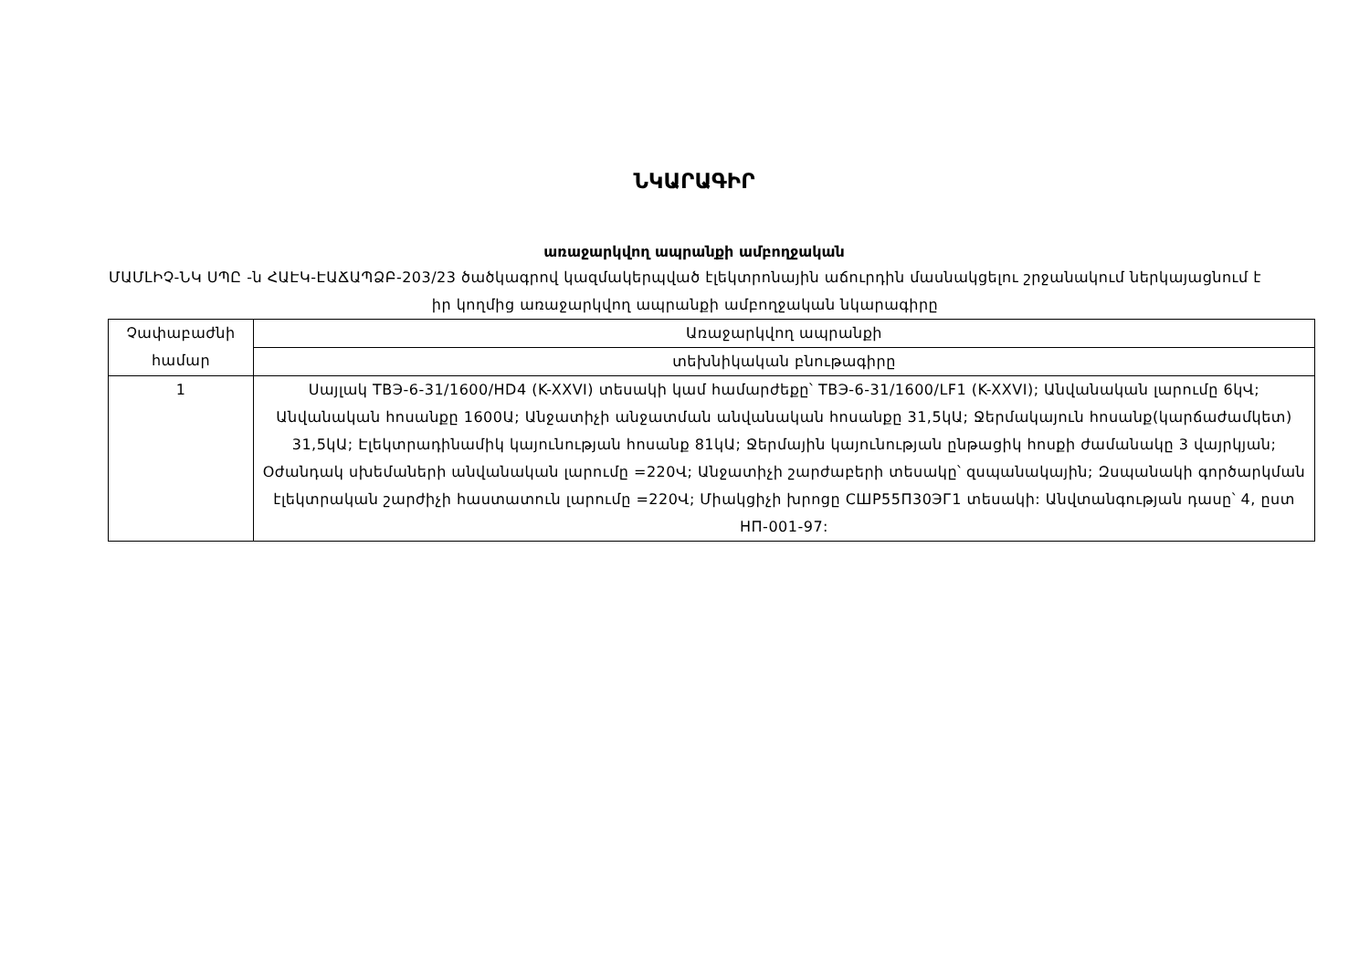ՆԿԱՐԱԳԻՐ
առաջարկվող ապրանքի ամբողջական
ՄԱՄԼԻՉ-ՆԿ ՍՊԸ -ն ՀԱԷԿ-ԷԱՃԱՊՁԲ-203/23 ծածկագրով կազմակերպված էլեկտրոնային աճուրդին մասնակցելու շրջանակում ներկայացնում է իր կողմից առաջարկվող ապրանքի ամբողջական նկարագիրը
| Չափաբաժնի համար | Առաջարկվող ապրանքի |
| | տեխնիկական բնութագիրը |
| 1 | Սայլակ ТВЭ-6-31/1600/HD4 (K-XXVI) տեսակի կամ համարժեքը՝ ТВЭ-6-31/1600/LF1 (K-XXVI); Անվանական լարումը 6կՎ; Անվանական հոսանքը 1600Ա; Անջատիչի անջատման անվանական հոսանքը 31,5կԱ; Ջերմակայուն հոսանք(կարճաժամկետ) 31,5կԱ; Էլեկտրադինամիկ կայունության հոսանք 81կԱ; Ջերմային կայունության ընթացիկ հոսքի ժամանակը 3 վայրկյան; Օժանդակ սխեմաների անվանական լարումը =220Վ; Անջատիչի շարժաբերի տեսակը՝ զսպանակային; Զսպանակի գործարկման էլեկտրական շարժիչի հաստատուն լարումը =220Վ; Միակցիչի խրոցը СШР55П30ЭГ1 տեսակի: Անվտանգության դասը՝ 4, ըստ НП-001-97: |